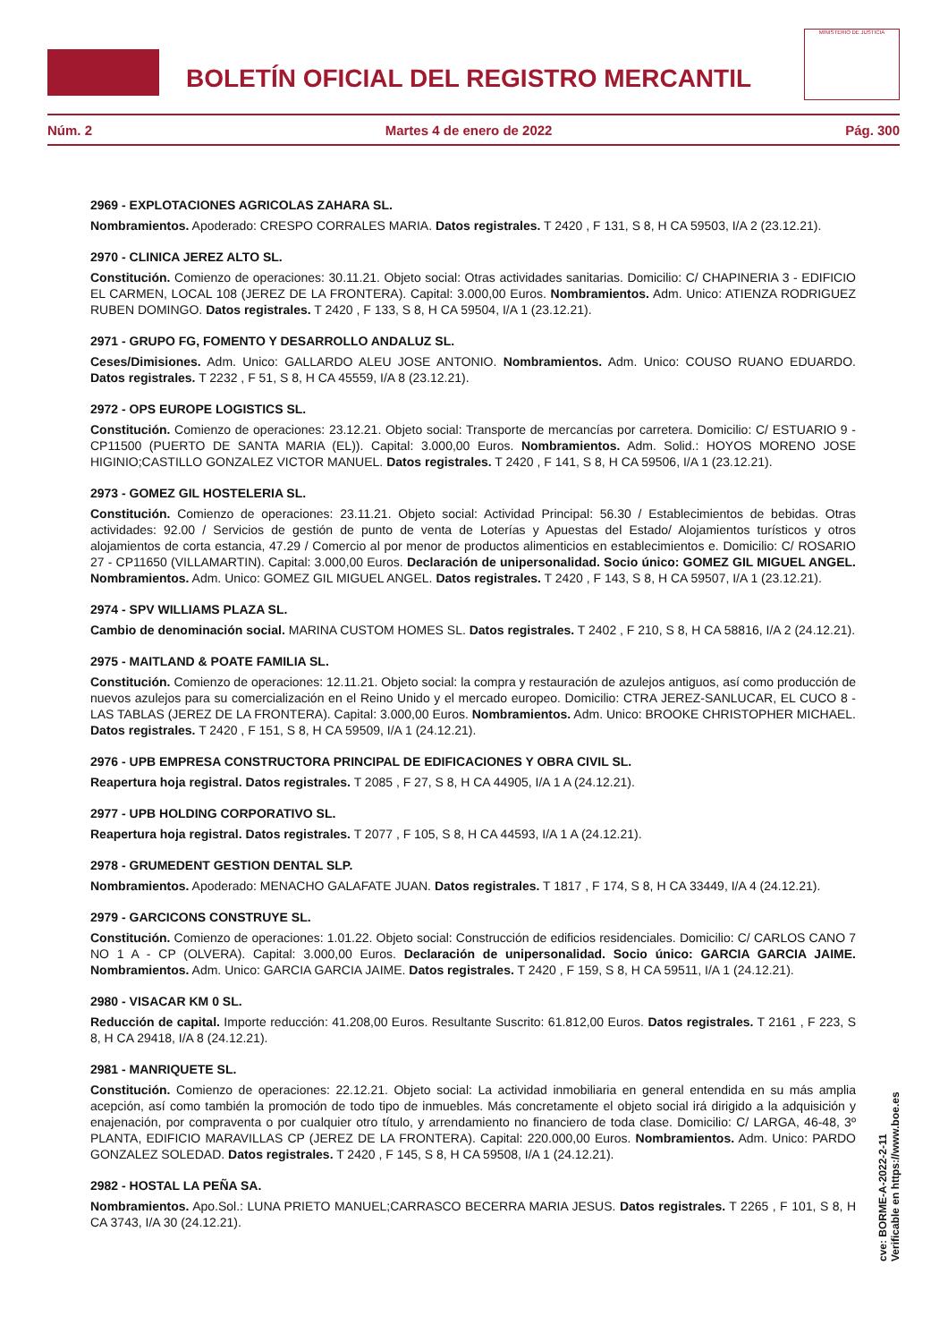BOLETÍN OFICIAL DEL REGISTRO MERCANTIL
MINISTERIO DE JUSTICIA
Núm. 2 Martes 4 de enero de 2022 Pág. 300
2969 - EXPLOTACIONES AGRICOLAS ZAHARA SL.
Nombramientos. Apoderado: CRESPO CORRALES MARIA. Datos registrales. T 2420 , F 131, S 8, H CA 59503, I/A 2 (23.12.21).
2970 - CLINICA JEREZ ALTO SL.
Constitución. Comienzo de operaciones: 30.11.21. Objeto social: Otras actividades sanitarias. Domicilio: C/ CHAPINERIA 3 - EDIFICIO EL CARMEN, LOCAL 108 (JEREZ DE LA FRONTERA). Capital: 3.000,00 Euros. Nombramientos. Adm. Unico: ATIENZA RODRIGUEZ RUBEN DOMINGO. Datos registrales. T 2420 , F 133, S 8, H CA 59504, I/A 1 (23.12.21).
2971 - GRUPO FG, FOMENTO Y DESARROLLO ANDALUZ SL.
Ceses/Dimisiones. Adm. Unico: GALLARDO ALEU JOSE ANTONIO. Nombramientos. Adm. Unico: COUSO RUANO EDUARDO. Datos registrales. T 2232 , F 51, S 8, H CA 45559, I/A 8 (23.12.21).
2972 - OPS EUROPE LOGISTICS SL.
Constitución. Comienzo de operaciones: 23.12.21. Objeto social: Transporte de mercancías por carretera. Domicilio: C/ ESTUARIO 9 - CP11500 (PUERTO DE SANTA MARIA (EL)). Capital: 3.000,00 Euros. Nombramientos. Adm. Solid.: HOYOS MORENO JOSE HIGINIO;CASTILLO GONZALEZ VICTOR MANUEL. Datos registrales. T 2420 , F 141, S 8, H CA 59506, I/A 1 (23.12.21).
2973 - GOMEZ GIL HOSTELERIA SL.
Constitución. Comienzo de operaciones: 23.11.21. Objeto social: Actividad Principal: 56.30 / Establecimientos de bebidas. Otras actividades: 92.00 / Servicios de gestión de punto de venta de Loterías y Apuestas del Estado/ Alojamientos turísticos y otros alojamientos de corta estancia, 47.29 / Comercio al por menor de productos alimenticios en establecimientos e. Domicilio: C/ ROSARIO 27 - CP11650 (VILLAMARTIN). Capital: 3.000,00 Euros. Declaración de unipersonalidad. Socio único: GOMEZ GIL MIGUEL ANGEL. Nombramientos. Adm. Unico: GOMEZ GIL MIGUEL ANGEL. Datos registrales. T 2420 , F 143, S 8, H CA 59507, I/A 1 (23.12.21).
2974 - SPV WILLIAMS PLAZA SL.
Cambio de denominación social. MARINA CUSTOM HOMES SL. Datos registrales. T 2402 , F 210, S 8, H CA 58816, I/A 2 (24.12.21).
2975 - MAITLAND & POATE FAMILIA SL.
Constitución. Comienzo de operaciones: 12.11.21. Objeto social: la compra y restauración de azulejos antiguos, así como producción de nuevos azulejos para su comercialización en el Reino Unido y el mercado europeo. Domicilio: CTRA JEREZ-SANLUCAR, EL CUCO 8 - LAS TABLAS (JEREZ DE LA FRONTERA). Capital: 3.000,00 Euros. Nombramientos. Adm. Unico: BROOKE CHRISTOPHER MICHAEL. Datos registrales. T 2420 , F 151, S 8, H CA 59509, I/A 1 (24.12.21).
2976 - UPB EMPRESA CONSTRUCTORA PRINCIPAL DE EDIFICACIONES Y OBRA CIVIL SL.
Reapertura hoja registral. Datos registrales. T 2085 , F 27, S 8, H CA 44905, I/A 1 A (24.12.21).
2977 - UPB HOLDING CORPORATIVO SL.
Reapertura hoja registral. Datos registrales. T 2077 , F 105, S 8, H CA 44593, I/A 1 A (24.12.21).
2978 - GRUMEDENT GESTION DENTAL SLP.
Nombramientos. Apoderado: MENACHO GALAFATE JUAN. Datos registrales. T 1817 , F 174, S 8, H CA 33449, I/A 4 (24.12.21).
2979 - GARCICONS CONSTRUYE SL.
Constitución. Comienzo de operaciones: 1.01.22. Objeto social: Construcción de edificios residenciales. Domicilio: C/ CARLOS CANO 7 NO 1 A - CP (OLVERA). Capital: 3.000,00 Euros. Declaración de unipersonalidad. Socio único: GARCIA GARCIA JAIME. Nombramientos. Adm. Unico: GARCIA GARCIA JAIME. Datos registrales. T 2420 , F 159, S 8, H CA 59511, I/A 1 (24.12.21).
2980 - VISACAR KM 0 SL.
Reducción de capital. Importe reducción: 41.208,00 Euros. Resultante Suscrito: 61.812,00 Euros. Datos registrales. T 2161 , F 223, S 8, H CA 29418, I/A 8 (24.12.21).
2981 - MANRIQUETE SL.
Constitución. Comienzo de operaciones: 22.12.21. Objeto social: La actividad inmobiliaria en general entendida en su más amplia acepción, así como también la promoción de todo tipo de inmuebles. Más concretamente el objeto social irá dirigido a la adquisición y enajenación, por compraventa o por cualquier otro título, y arrendamiento no financiero de toda clase. Domicilio: C/ LARGA, 46-48, 3º PLANTA, EDIFICIO MARAVILLAS CP (JEREZ DE LA FRONTERA). Capital: 220.000,00 Euros. Nombramientos. Adm. Unico: PARDO GONZALEZ SOLEDAD. Datos registrales. T 2420 , F 145, S 8, H CA 59508, I/A 1 (24.12.21).
2982 - HOSTAL LA PEÑA SA.
Nombramientos. Apo.Sol.: LUNA PRIETO MANUEL;CARRASCO BECERRA MARIA JESUS. Datos registrales. T 2265 , F 101, S 8, H CA 3743, I/A 30 (24.12.21).
cve: BORME-A-2022-2-11
Verificable en https://www.boe.es